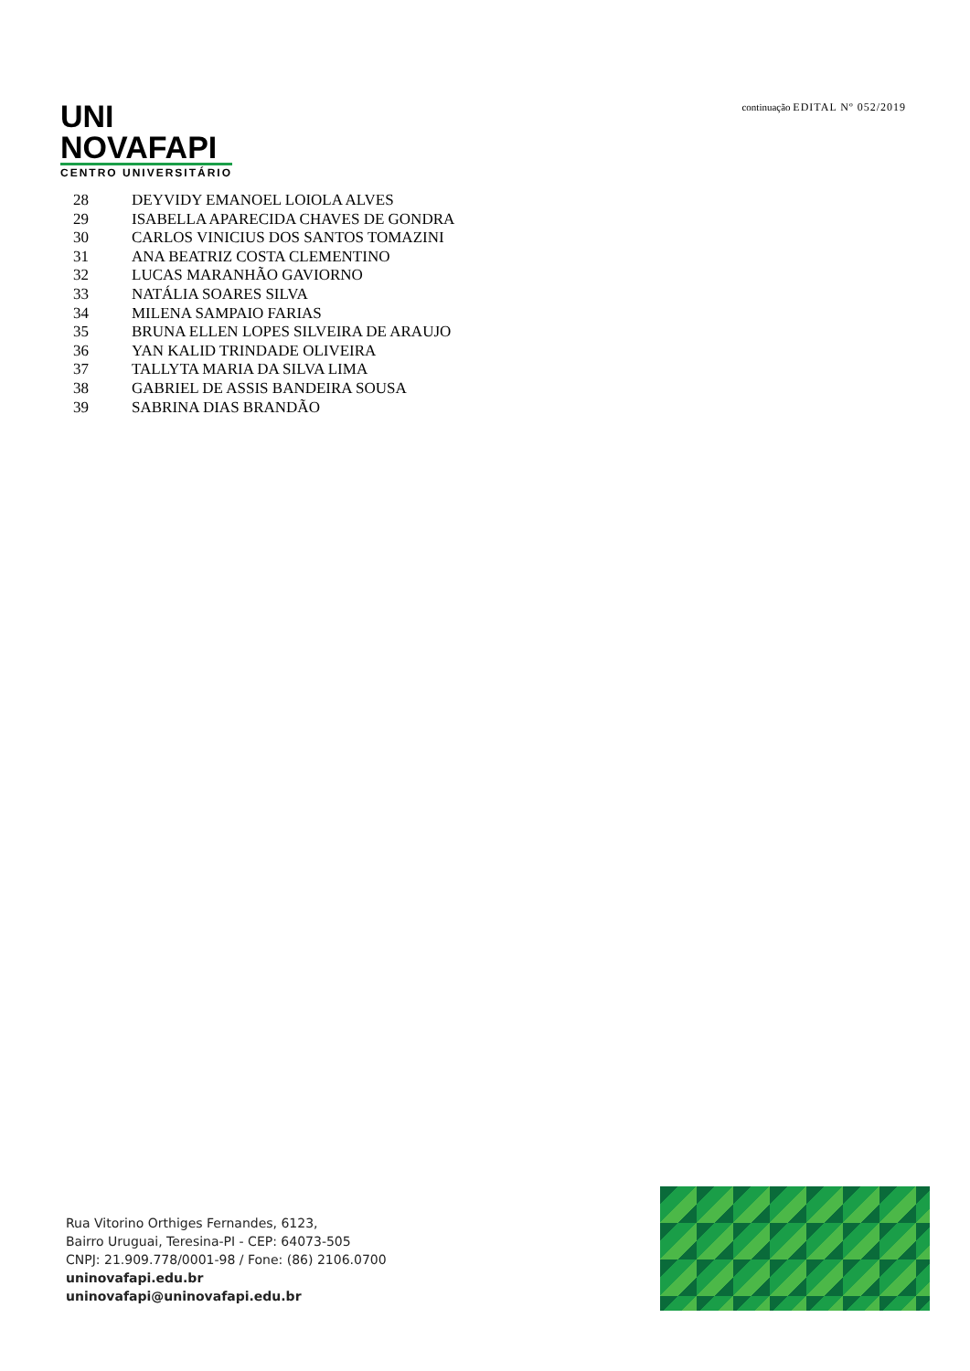UNI
NOVAFAPI
CENTRO UNIVERSITÁRIO
continuação EDITAL Nº 052/2019
| 28 | DEYVIDY EMANOEL LOIOLA ALVES |
| 29 | ISABELLA APARECIDA CHAVES DE GONDRA |
| 30 | CARLOS VINICIUS DOS SANTOS TOMAZINI |
| 31 | ANA BEATRIZ COSTA CLEMENTINO |
| 32 | LUCAS MARANHÃO GAVIORNO |
| 33 | NATÁLIA SOARES SILVA |
| 34 | MILENA SAMPAIO FARIAS |
| 35 | BRUNA ELLEN LOPES SILVEIRA DE ARAUJO |
| 36 | YAN KALID TRINDADE OLIVEIRA |
| 37 | TALLYTA MARIA DA SILVA LIMA |
| 38 | GABRIEL DE ASSIS BANDEIRA SOUSA |
| 39 | SABRINA DIAS BRANDÃO |
Rua Vitorino Orthiges Fernandes, 6123,
Bairro Uruguai, Teresina-PI - CEP: 64073-505
CNPJ: 21.909.778/0001-98 / Fone: (86) 2106.0700
uninovafapi.edu.br
uninovafapi@uninovafapi.edu.br